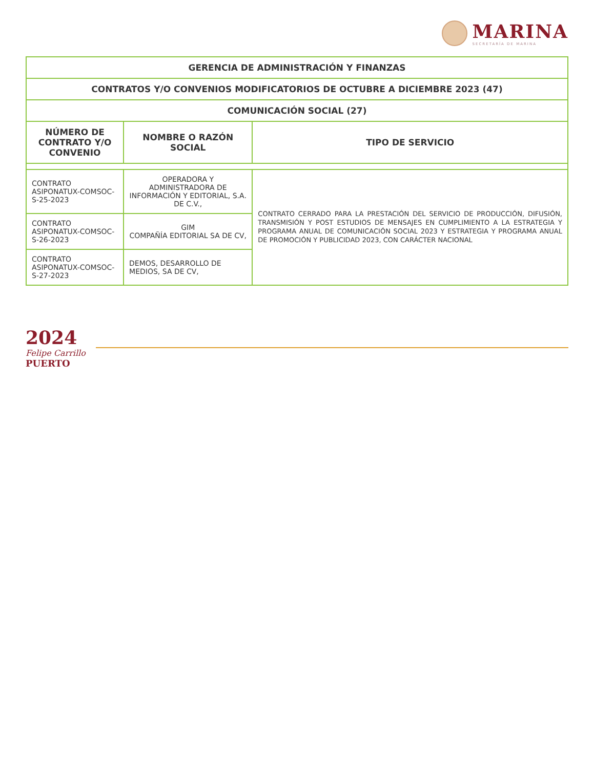MARINA
SECRETARÍA DE MARINA
| GERENCIA DE ADMINISTRACIÓN Y FINANZAS | | |
| --- | --- | --- |
| CONTRATOS Y/O CONVENIOS MODIFICATORIOS DE OCTUBRE A DICIEMBRE 2023 (47) | | |
| COMUNICACIÓN SOCIAL (27) | | |
| NÚMERO DE CONTRATO Y/O CONVENIO | NOMBRE O RAZÓN SOCIAL | TIPO DE SERVICIO |
| CONTRATO ASIPONATUX-COMSOC-S-25-2023 | OPERADORA Y ADMINISTRADORA DE INFORMACIÓN Y EDITORIAL, S.A. DE C.V., | CONTRATO CERRADO PARA LA PRESTACIÓN DEL SERVICIO DE PRODUCCIÓN, DIFUSIÓN, TRANSMISIÓN Y POST ESTUDIOS DE MENSAJES EN CUMPLIMIENTO A LA ESTRATEGIA Y PROGRAMA ANUAL DE COMUNICACIÓN SOCIAL 2023 Y ESTRATEGIA Y PROGRAMA ANUAL DE PROMOCIÓN Y PUBLICIDAD 2023, CON CARÁCTER NACIONAL |
| CONTRATO ASIPONATUX-COMSOC-S-26-2023 | GIM COMPAÑÍA EDITORIAL SA DE CV, | |
| CONTRATO ASIPONATUX-COMSOC-S-27-2023 | DEMOS, DESARROLLO DE MEDIOS, SA DE CV, | |
2024
Felipe Carrillo
PUERTO